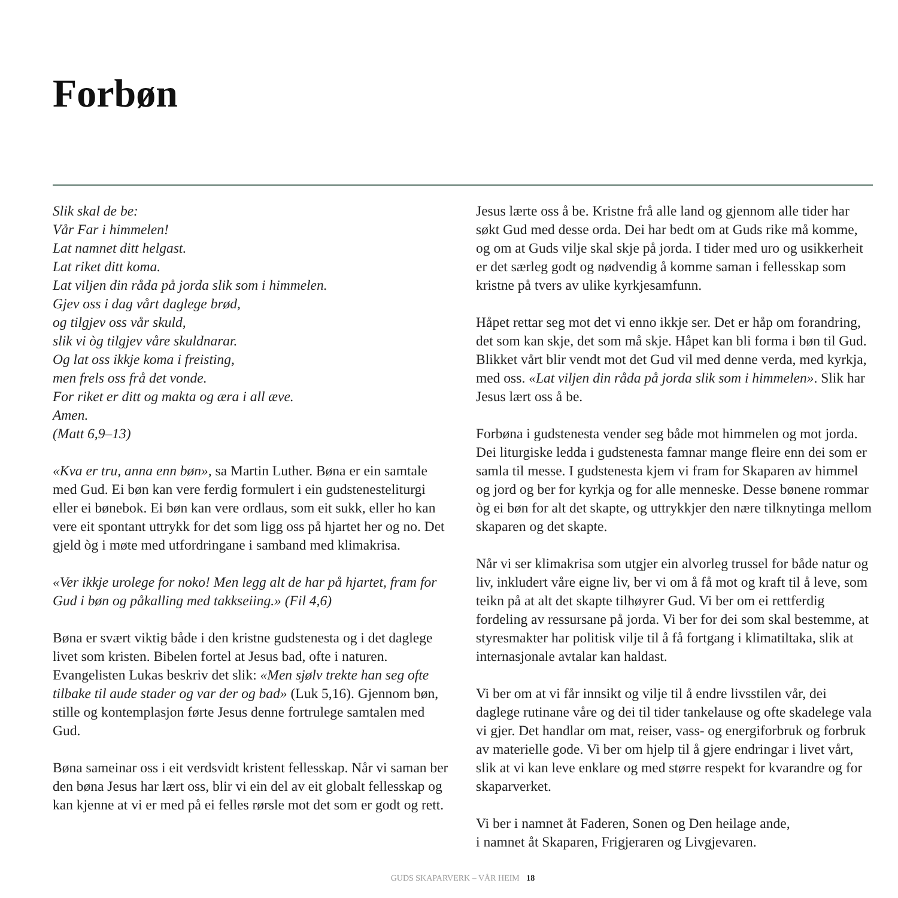Forbøn
Slik skal de be:
Vår Far i himmelen!
Lat namnet ditt helgast.
Lat riket ditt koma.
Lat viljen din råda på jorda slik som i himmelen.
Gjev oss i dag vårt daglege brød,
og tilgjev oss vår skuld,
slik vi òg tilgjev våre skuldnarar.
Og lat oss ikkje koma i freisting,
men frels oss frå det vonde.
For riket er ditt og makta og æra i all æve.
Amen.
(Matt 6,9–13)
«Kva er tru, anna enn bøn», sa Martin Luther. Bøna er ein samtale med Gud. Ei bøn kan vere ferdig formulert i ein gud­stenesteliturgi eller ei bønebok. Ei bøn kan vere ordlaus, som eit sukk, eller ho kan vere eit spontant uttrykk for det som ligg oss på hjartet her og no. Det gjeld òg i møte med utfordringane i samband med klimakrisa.
«Ver ikkje urolege for noko! Men legg alt de har på hjartet, fram for Gud i bøn og påkalling med takkseiing.» (Fil 4,6)
Bøna er svært viktig både i den kristne gudstenesta og i det daglege livet som kristen. Bibelen fortel at Jesus bad, ofte i naturen. Evangelisten Lukas beskriv det slik: «Men sjølv trekte han seg ofte tilbake til aude stader og var der og bad» (Luk 5,16). Gjennom bøn, stille og kontemplasjon førte Jesus denne fortrulege samtalen med Gud.
Bøna sameinar oss i eit verdsvidt kristent fellesskap. Når vi saman ber den bøna Jesus har lært oss, blir vi ein del av eit globalt fellesskap og kan kjenne at vi er med på ei felles rørsle mot det som er godt og rett.
Jesus lærte oss å be. Kristne frå alle land og gjennom alle tider har søkt Gud med desse orda. Dei har bedt om at Guds rike må komme, og om at Guds vilje skal skje på jorda. I tider med uro og usikkerheit er det særleg godt og nødvendig å komme saman i fellesskap som kristne på tvers av ulike kyrkjesamfunn.
Håpet rettar seg mot det vi enno ikkje ser. Det er håp om foran­dring, det som kan skje, det som må skje. Håpet kan bli forma i bøn til Gud. Blikket vårt blir vendt mot det Gud vil med denne verda, med kyrkja, med oss. «Lat viljen din råda på jorda slik som i himmelen». Slik har Jesus lært oss å be.
Forbøna i gudstenesta vender seg både mot himmelen og mot jorda. Dei liturgiske ledda i gudstenesta famnar mange fleire enn dei som er samla til messe. I gudstenesta kjem vi fram for Skaparen av himmel og jord og ber for kyrkja og for alle men­neske. Desse bønene rommar òg ei bøn for alt det skapte, og uttrykkjer den nære tilknytinga mellom skaparen og det skapte.
Når vi ser klimakrisa som utgjer ein alvorleg trussel for både natur og liv, inkludert våre eigne liv, ber vi om å få mot og kraft til å leve, som teikn på at alt det skapte tilhøyrer Gud. Vi ber om ei rettferdig fordeling av ressursane på jorda. Vi ber for dei som skal bestemme, at styresmakter har politisk vilje til å få fortgang i klimatiltaka, slik at internasjonale avtalar kan haldast.
Vi ber om at vi får innsikt og vilje til å endre livsstilen vår, dei daglege rutinane våre og dei til tider tankelause og ofte skadelege vala vi gjer. Det handlar om mat, reiser, vass- og energiforbruk og forbruk av materielle gode. Vi ber om hjelp til å gjere endringar i livet vårt, slik at vi kan leve enklare og med større respekt for kvarandre og for skaparverket.
Vi ber i namnet åt Faderen, Sonen og Den heilage ande,
i namnet åt Skaparen, Frigjeraren og Livgjevaren.
GUDS SKAPARVERK – VÅR HEIM 18